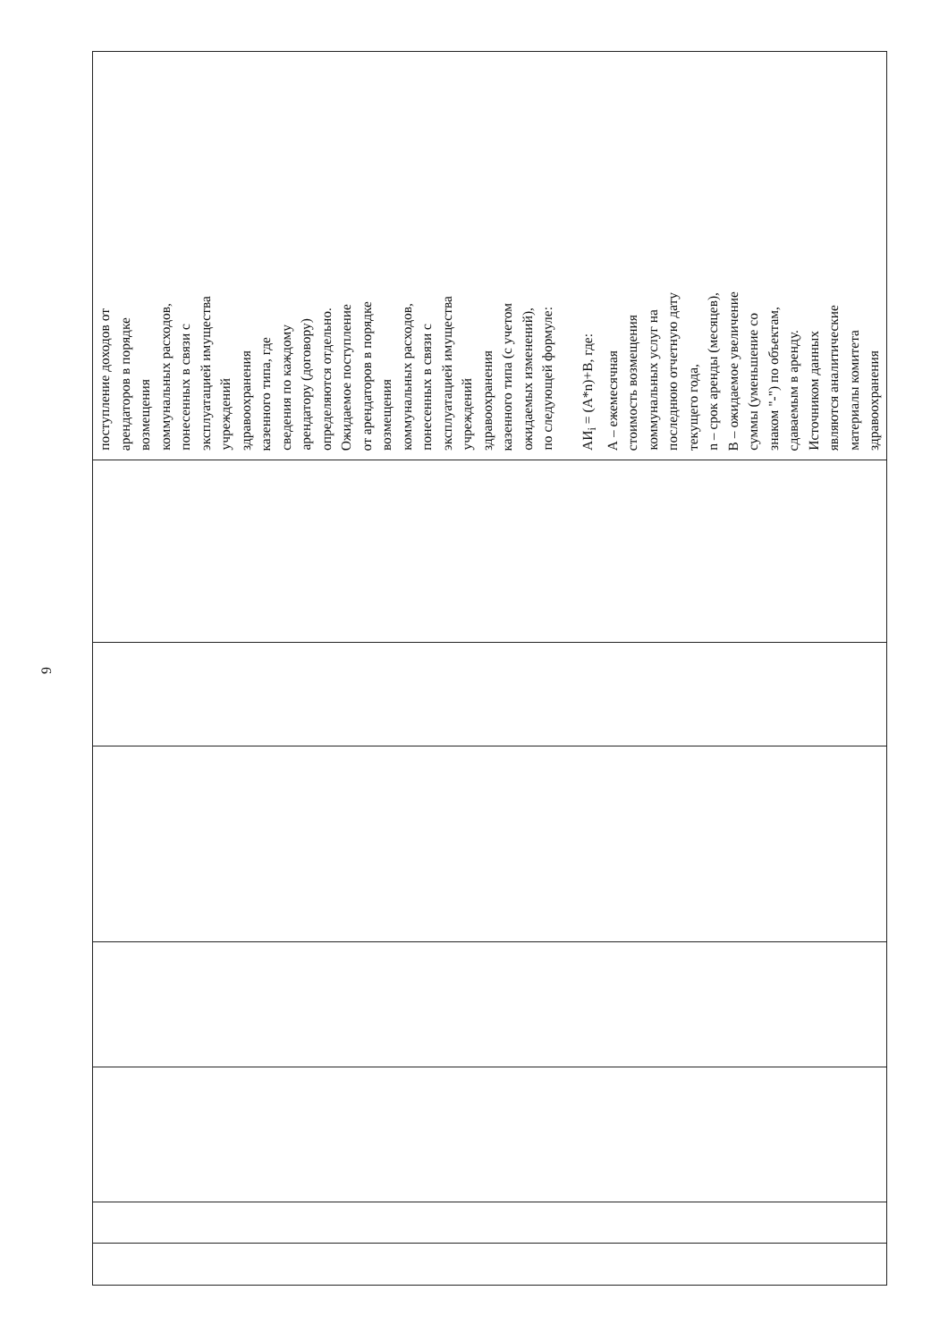9
| поступление доходов от арендаторов в порядке возмещения коммунальных расходов, понесенных в связи с эксплуатацией имущества учреждений здравоохранения казенного типа, где сведения по каждому арендатору (договору) определяются отдельно. Ожидаемое поступление от арендаторов в порядке возмещения коммунальных расходов, понесенных в связи с эксплуатацией имущества учреждений здравоохранения казенного типа (с учетом ожидаемых изменений), по следующей формуле: АИ<sub>i</sub> = (А*n)+В, где: А – ежемесячная стоимость возмещения коммунальных услуг на последнюю отчетную дату текущего года, n – срок аренды (месяцев), В – ожидаемое увеличение суммы (уменьшение со знаком "-") по объектам, сдаваемым в аренду. Источником данных являются аналитические материалы комитета здравоохранения |